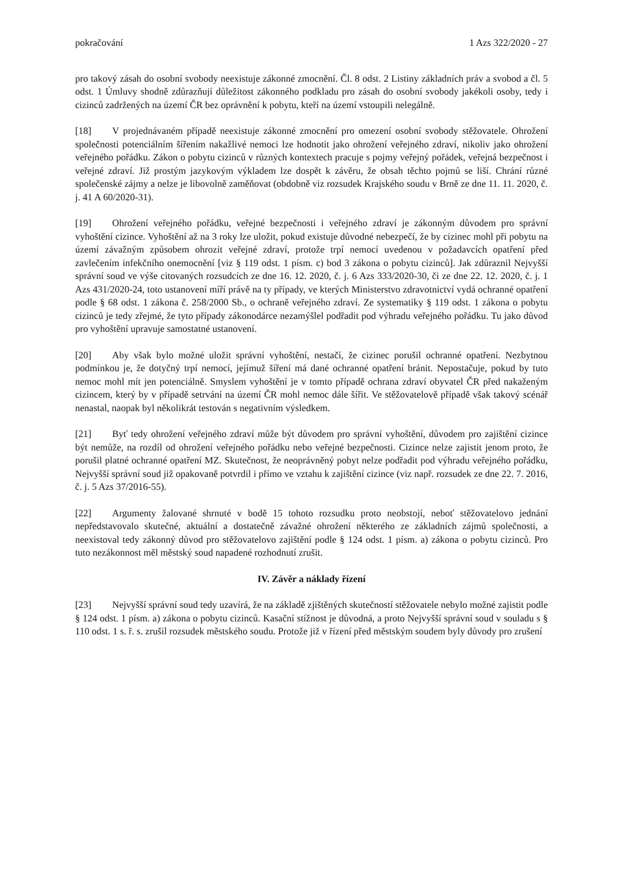pokračování 1 Azs 322/2020 - 27
pro takový zásah do osobní svobody neexistuje zákonné zmocnění. Čl. 8 odst. 2 Listiny základních práv a svobod a čl. 5 odst. 1 Úmluvy shodně zdůrazňují důležitost zákonného podkladu pro zásah do osobní svobody jakékoli osoby, tedy i cizinců zadržených na území ČR bez oprávnění k pobytu, kteří na území vstoupili nelegálně.
[18] V projednávaném případě neexistuje zákonné zmocnění pro omezení osobní svobody stěžovatele. Ohrožení společnosti potenciálním šířením nakažlivé nemoci lze hodnotit jako ohrožení veřejného zdraví, nikoliv jako ohrožení veřejného pořádku. Zákon o pobytu cizinců v různých kontextech pracuje s pojmy veřejný pořádek, veřejná bezpečnost i veřejné zdraví. Již prostým jazykovým výkladem lze dospět k závěru, že obsah těchto pojmů se liší. Chrání různé společenské zájmy a nelze je libovolně zaměňovat (obdobně viz rozsudek Krajského soudu v Brně ze dne 11. 11. 2020, č. j. 41 A 60/2020-31).
[19] Ohrožení veřejného pořádku, veřejné bezpečnosti i veřejného zdraví je zákonným důvodem pro správní vyhoštění cizince. Vyhoštění až na 3 roky lze uložit, pokud existuje důvodné nebezpečí, že by cizinec mohl při pobytu na území závažným způsobem ohrozit veřejné zdraví, protože trpí nemocí uvedenou v požadavcích opatření před zavlečením infekčního onemocnění [viz § 119 odst. 1 písm. c) bod 3 zákona o pobytu cizinců]. Jak zdůraznil Nejvyšší správní soud ve výše citovaných rozsudcích ze dne 16. 12. 2020, č. j. 6 Azs 333/2020-30, či ze dne 22. 12. 2020, č. j. 1 Azs 431/2020-24, toto ustanovení míří právě na ty případy, ve kterých Ministerstvo zdravotnictví vydá ochranné opatření podle § 68 odst. 1 zákona č. 258/2000 Sb., o ochraně veřejného zdraví. Ze systematiky § 119 odst. 1 zákona o pobytu cizinců je tedy zřejmé, že tyto případy zákonodárce nezamýšlel podřadit pod výhradu veřejného pořádku. Tu jako důvod pro vyhoštění upravuje samostatné ustanovení.
[20] Aby však bylo možné uložit správní vyhoštění, nestačí, že cizinec porušil ochranné opatření. Nezbytnou podmínkou je, že dotyčný trpí nemocí, jejímuž šíření má dané ochranné opatření bránit. Nepostačuje, pokud by tuto nemoc mohl mít jen potenciálně. Smyslem vyhoštění je v tomto případě ochrana zdraví obyvatel ČR před nakaženým cizincem, který by v případě setrvání na území ČR mohl nemoc dále šířit. Ve stěžovatelově případě však takový scénář nenastal, naopak byl několikrát testován s negativním výsledkem.
[21] Byť tedy ohrožení veřejného zdraví může být důvodem pro správní vyhoštění, důvodem pro zajištění cizince být nemůže, na rozdíl od ohrožení veřejného pořádku nebo veřejné bezpečnosti. Cizince nelze zajistit jenom proto, že porušil platné ochranné opatření MZ. Skutečnost, že neoprávněný pobyt nelze podřadit pod výhradu veřejného pořádku, Nejvyšší správní soud již opakovaně potvrdil i přímo ve vztahu k zajištění cizince (viz např. rozsudek ze dne 22. 7. 2016, č. j. 5 Azs 37/2016-55).
[22] Argumenty žalované shrnuté v bodě 15 tohoto rozsudku proto neobstojí, neboť stěžovatelovo jednání nepředstavovalo skutečné, aktuální a dostatečně závažné ohrožení některého ze základních zájmů společnosti, a neexistoval tedy zákonný důvod pro stěžovatelovo zajištění podle § 124 odst. 1 písm. a) zákona o pobytu cizinců. Pro tuto nezákonnost měl městský soud napadené rozhodnutí zrušit.
IV. Závěr a náklady řízení
[23] Nejvyšší správní soud tedy uzavírá, že na základě zjištěných skutečností stěžovatele nebylo možné zajistit podle § 124 odst. 1 písm. a) zákona o pobytu cizinců. Kasační stížnost je důvodná, a proto Nejvyšší správní soud v souladu s § 110 odst. 1 s. ř. s. zrušil rozsudek městského soudu. Protože již v řízení před městským soudem byly důvody pro zrušení